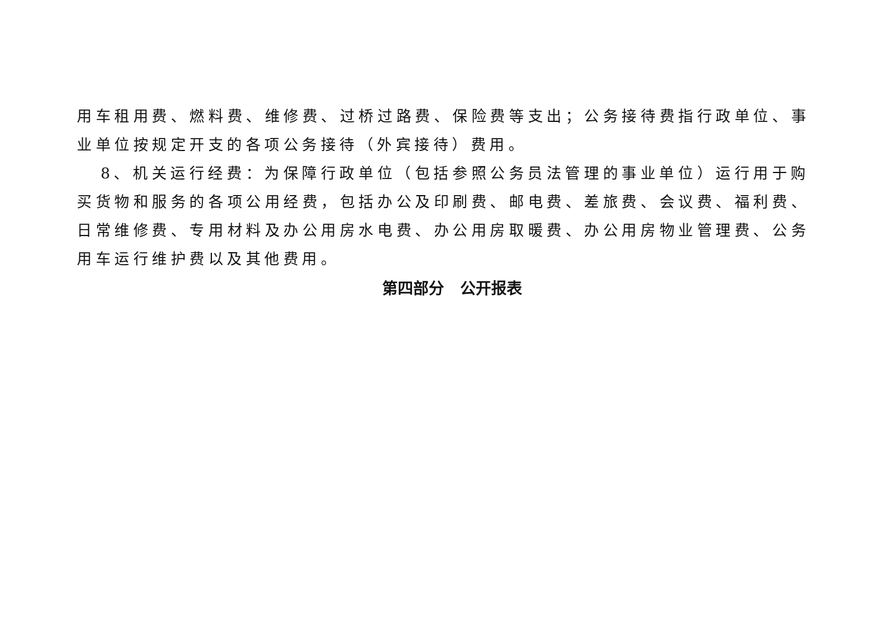用车租用费、燃料费、维修费、过桥过路费、保险费等支出；公务接待费指行政单位、事业单位按规定开支的各项公务接待（外宾接待）费用。
8、机关运行经费：为保障行政单位（包括参照公务员法管理的事业单位）运行用于购买货物和服务的各项公用经费，包括办公及印刷费、邮电费、差旅费、会议费、福利费、日常维修费、专用材料及办公用房水电费、办公用房取暖费、办公用房物业管理费、公务用车运行维护费以及其他费用。
第四部分 公开报表